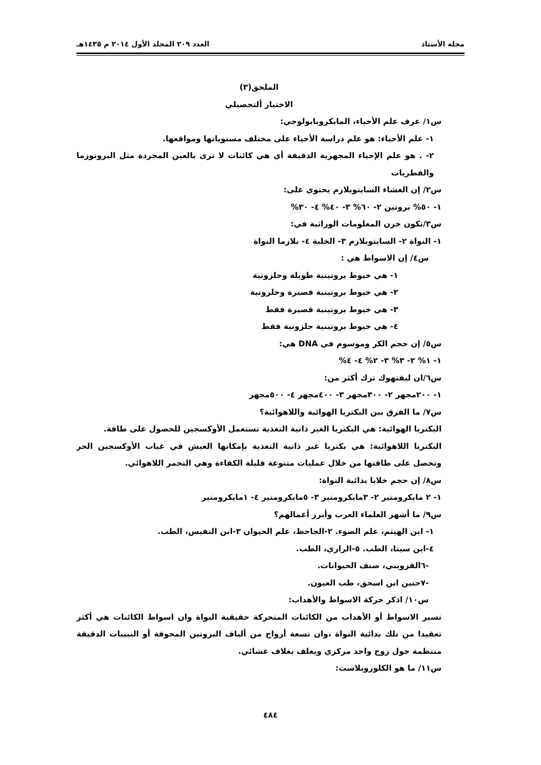مجلة الأستاذ العدد ٢٠٩ المجلد الأول ٢٠١٤ م ١٤٣٥هـ
الملحق(٣)
الاختبار ألتحصيلي
س١/ عرف علم الأحياء، المايكروبايولوجي:
١- علم الأحياء: هو علم دراسة الأحياء على مختلف مستوياتها ومواقعها.
٢- . هو علم الإحياء المجهرية الدقيقة أي هي كائنات لا ترى بالعين المجردة مثل البروتوزما والفطريات
س٢/ إن الغشاء السايتوبلازم يحتوي على:
١- ٥٠% بروتين ٢- ٦٠% ٣- ٤٠% ٤- ٣٠%
س٣/تكون خزن المعلومات الوراثية في:
١- النواة ٢- السايتوبلازم ٣- الخلية ٤- بلازما النواة
س٤/ إن الاسواط هي :
١- هي خيوط بروتينية طويلة وحلزونية
٢- هي خيوط بروتينية قصيرة وحلزونية
٣- هي خيوط بروتينية قصيرة فقط
٤- هي خيوط بروتينية حلزونية فقط
س٥/ إن حجم الكر وموسوم في DNA هي:
١- ١% ٢- ٣% ٣- ٢% ٤- ٤%
س٦/ان ليفنهوك ترك أكثر من:
١- ٢٠٠مجهر ٢- ٣٠٠مجهر ٣- ٤٠٠مجهر ٤- ٥٠٠مجهر
س٧/ ما الفرق بين البكتريا الهوائية واللاهوائية؟
البكتريا الهوائية: هي البكتريا الغير ذاتية التغذية تستعمل الأوكسجين للحصول على طاقة.
البكتريا اللاهوائية: هي بكتريا غير ذاتية التغذية بإمكانها العيش في غياب الأوكسجين الحر وتحصل على طاقتها من خلال عمليات متنوعة قليلة الكفاءة وهي التخمر اللاهوائي.
س٨/ إن حجم خلايا بدائية النواة:
١- ٢ مايكرومتير ٢- ٣مايكرومتير ٣- ٥مايكرومتير ٤- ١مايكرومتير
س٩/ ما أشهر العلماء العرب وأبرز أعمالهم؟
١- ابن الهيثم، علم الضوء. ٢-الجاحظ، علم الحيوان ٣-ابن النفيس، الطب.
٤-ابن سينا، الطب. ٥-الرازي، الطب.
-٦القزويني، صنف الحيوانات.
-٧حنين ابن اسحق، طب العيون.
س١٠/ اذكر حركة الاسواط والأهداب:
تسير الاسواط أو الأهداب من الكائنات المتحركة حقيقية النواة وان اسواط الكائنات هي أكثر تعقيدا من تلك بدائية النواة ،وان تسعة أزواج من ألياف البروتين المجوفة أو النبيبات الدقيقة منتظمة حول زوج واحد مركزي ويغلف بغلاف غشائي.
س١١/ ما هو الكلوروبلاست:
٤٨٤